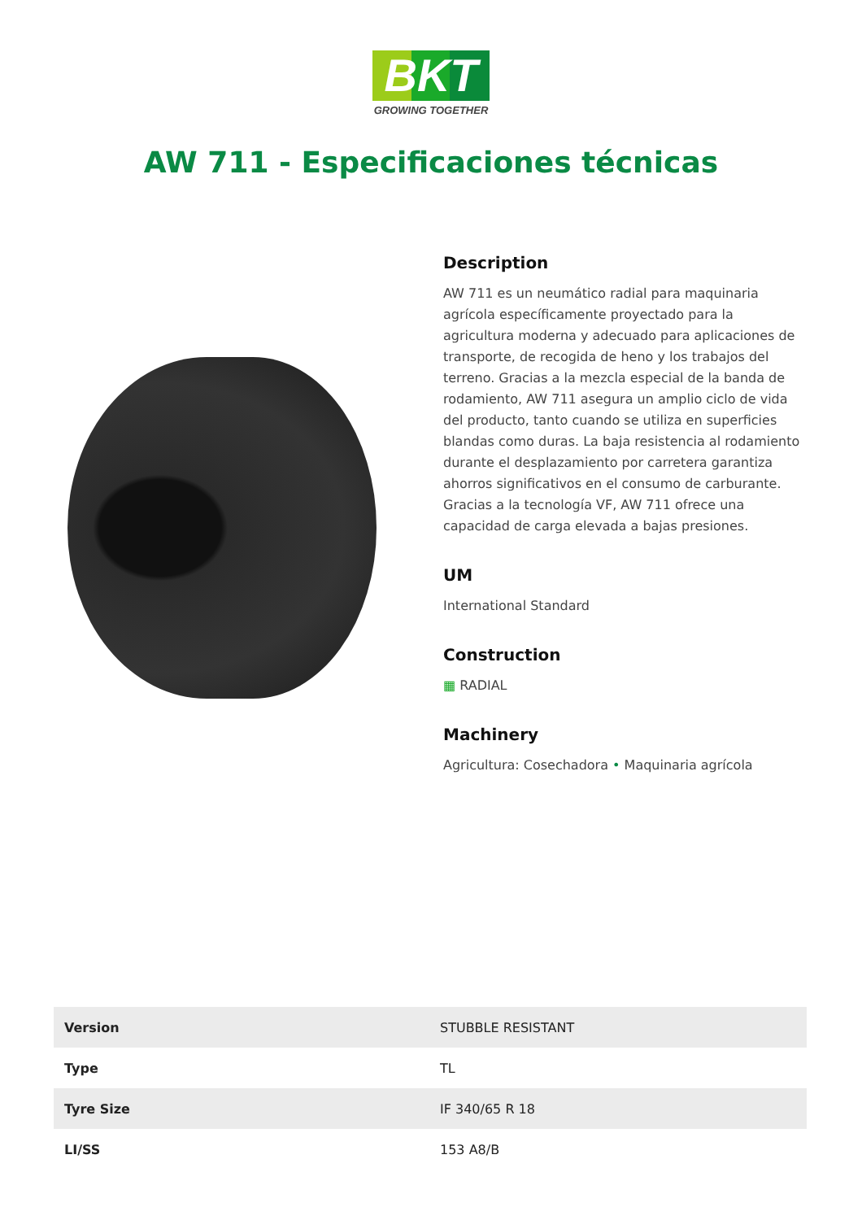BKT
GROWING TOGETHER
AW 711 - Especificaciones técnicas
Description
AW 711 es un neumático radial para maquinaria agrícola específicamente proyectado para la agricultura moderna y adecuado para aplicaciones de transporte, de recogida de heno y los trabajos del terreno. Gracias a la mezcla especial de la banda de rodamiento, AW 711 asegura un amplio ciclo de vida del producto, tanto cuando se utiliza en superficies blandas como duras. La baja resistencia al rodamiento durante el desplazamiento por carretera garantiza ahorros significativos en el consumo de carburante. Gracias a la tecnología VF, AW 711 ofrece una capacidad de carga elevada a bajas presiones.
UM
International Standard
Construction
▦ RADIAL
Machinery
Agricultura: Cosechadora • Maquinaria agrícola
| Version | STUBBLE RESISTANT |
| Type | TL |
| Tyre Size | IF 340/65 R 18 |
| LI/SS | 153 A8/B |